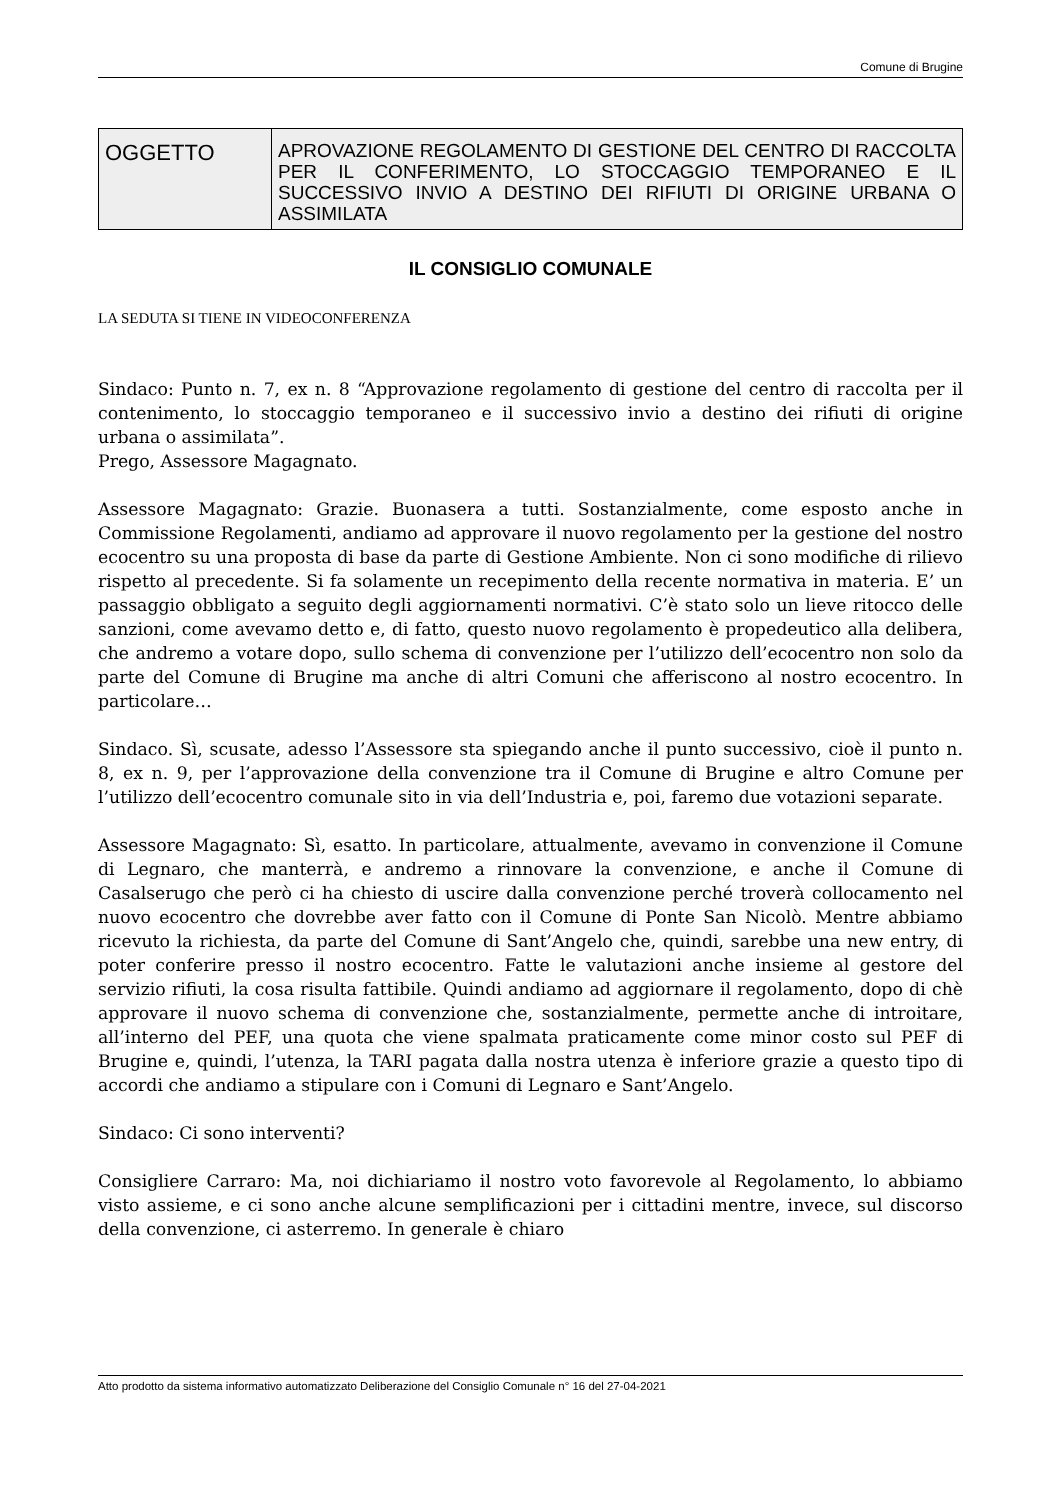Comune di Brugine
| OGGETTO | APROVAZIONE REGOLAMENTO DI GESTIONE DEL CENTRO DI RACCOLTA PER IL CONFERIMENTO, LO STOCCAGGIO TEMPORANEO E IL SUCCESSIVO INVIO A DESTINO DEI RIFIUTI DI ORIGINE URBANA O ASSIMILATA |
IL CONSIGLIO COMUNALE
LA SEDUTA SI TIENE IN VIDEOCONFERENZA
Sindaco: Punto n. 7, ex n. 8 “Approvazione regolamento di gestione del centro di raccolta per il contenimento, lo stoccaggio temporaneo e il successivo invio a destino dei rifiuti di origine urbana o assimilata”.
Prego, Assessore Magagnato.
Assessore Magagnato: Grazie. Buonasera a tutti. Sostanzialmente, come esposto anche in Commissione Regolamenti, andiamo ad approvare il nuovo regolamento per la gestione del nostro ecocentro su una proposta di base da parte di Gestione Ambiente. Non ci sono modifiche di rilievo rispetto al precedente. Si fa solamente un recepimento della recente normativa in materia. E’ un passaggio obbligato a seguito degli aggiornamenti normativi. C’è stato solo un lieve ritocco delle sanzioni, come avevamo detto e, di fatto, questo nuovo regolamento è propedeutico alla delibera, che andremo a votare dopo, sullo schema di convenzione per l’utilizzo dell’ecocentro non solo da parte del Comune di Brugine ma anche di altri Comuni che afferiscono al nostro ecocentro. In particolare…
Sindaco. Sì, scusate, adesso l’Assessore sta spiegando anche il punto successivo, cioè il punto n. 8, ex n. 9, per l’approvazione della convenzione tra il Comune di Brugine e altro Comune per l’utilizzo dell’ecocentro comunale sito in via dell’Industria e, poi, faremo due votazioni separate.
Assessore Magagnato: Sì, esatto. In particolare, attualmente, avevamo in convenzione il Comune di Legnaro, che manterrà, e andremo a rinnovare la convenzione, e anche il Comune di Casalserugo che però ci ha chiesto di uscire dalla convenzione perché troverà collocamento nel nuovo ecocentro che dovrebbe aver fatto con il Comune di Ponte San Nicolò. Mentre abbiamo ricevuto la richiesta, da parte del Comune di Sant’Angelo che, quindi, sarebbe una new entry, di poter conferire presso il nostro ecocentro. Fatte le valutazioni anche insieme al gestore del servizio rifiuti, la cosa risulta fattibile. Quindi andiamo ad aggiornare il regolamento, dopo di chè approvare il nuovo schema di convenzione che, sostanzialmente, permette anche di introitare, all’interno del PEF, una quota che viene spalmata praticamente come minor costo sul PEF di Brugine e, quindi, l’utenza, la TARI pagata dalla nostra utenza è inferiore grazie a questo tipo di accordi che andiamo a stipulare con i Comuni di Legnaro e Sant’Angelo.
Sindaco: Ci sono interventi?
Consigliere Carraro: Ma, noi dichiariamo il nostro voto favorevole al Regolamento, lo abbiamo visto assieme, e ci sono anche alcune semplificazioni per i cittadini mentre, invece, sul discorso della convenzione, ci asterremo. In generale è chiaro
Atto prodotto da sistema informativo automatizzato Deliberazione del Consiglio Comunale n° 16 del 27-04-2021